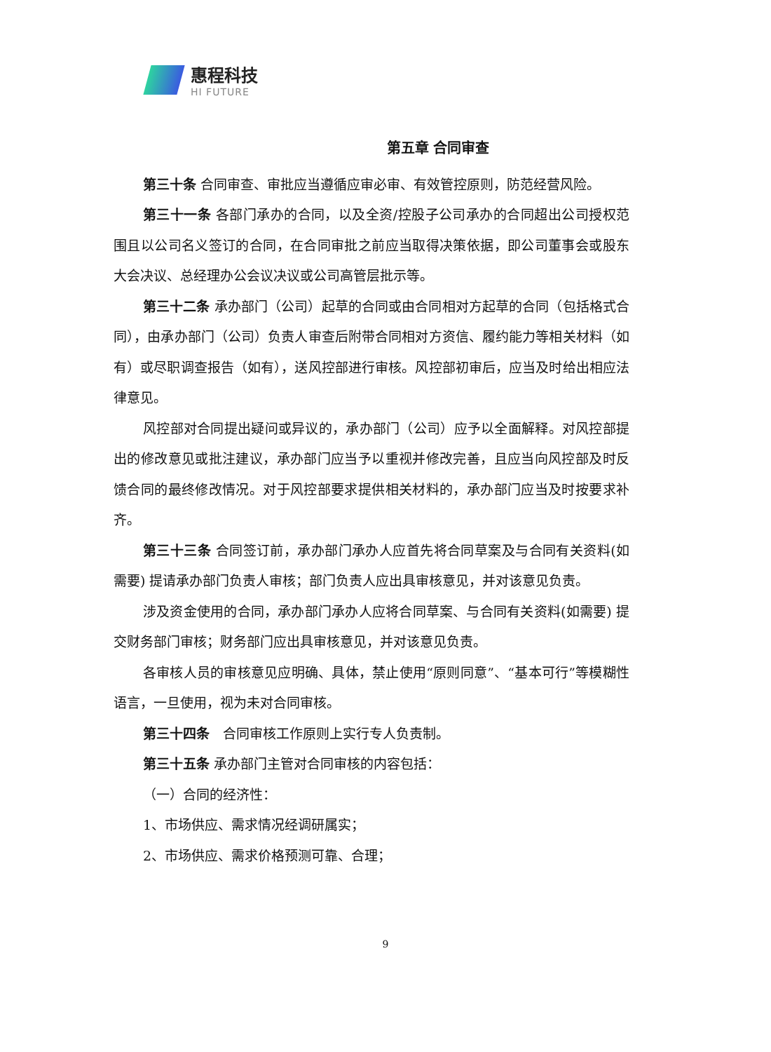惠程科技
HI FUTURE
第五章 合同审查
第三十条 合同审查、审批应当遵循应审必审、有效管控原则，防范经营风险。
第三十一条 各部门承办的合同，以及全资/控股子公司承办的合同超出公司授权范围且以公司名义签订的合同，在合同审批之前应当取得决策依据，即公司董事会或股东大会决议、总经理办公会议决议或公司高管层批示等。
第三十二条 承办部门（公司）起草的合同或由合同相对方起草的合同（包括格式合同），由承办部门（公司）负责人审查后附带合同相对方资信、履约能力等相关材料（如有）或尽职调查报告（如有），送风控部进行审核。风控部初审后，应当及时给出相应法律意见。
风控部对合同提出疑问或异议的，承办部门（公司）应予以全面解释。对风控部提出的修改意见或批注建议，承办部门应当予以重视并修改完善，且应当向风控部及时反馈合同的最终修改情况。对于风控部要求提供相关材料的，承办部门应当及时按要求补齐。
第三十三条 合同签订前，承办部门承办人应首先将合同草案及与合同有关资料(如需要) 提请承办部门负责人审核；部门负责人应出具审核意见，并对该意见负责。
涉及资金使用的合同，承办部门承办人应将合同草案、与合同有关资料(如需要) 提交财务部门审核；财务部门应出具审核意见，并对该意见负责。
各审核人员的审核意见应明确、具体，禁止使用“原则同意”、“基本可行”等模糊性语言，一旦使用，视为未对合同审核。
第三十四条　合同审核工作原则上实行专人负责制。
第三十五条 承办部门主管对合同审核的内容包括：
（一）合同的经济性：
1、市场供应、需求情况经调研属实；
2、市场供应、需求价格预测可靠、合理；
9